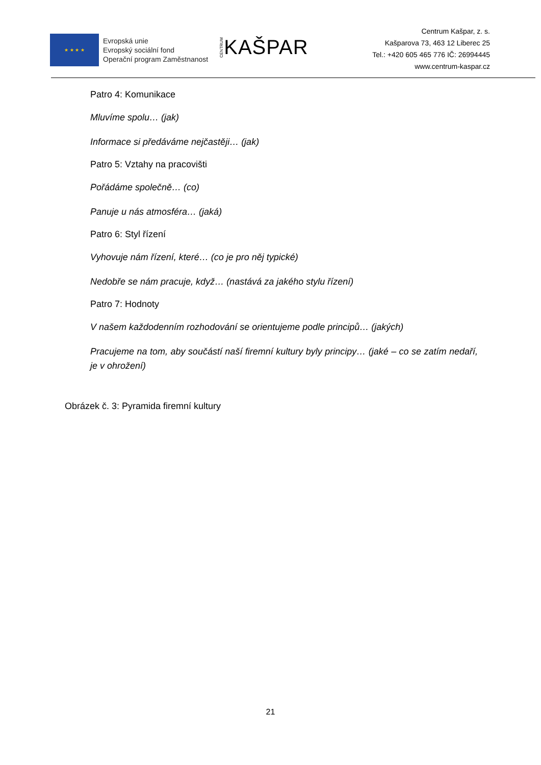★ ★ ★ ★
Evropská unie
Evropský sociální fond
Operační program Zaměstnanost
CENTRUM KAŠPAR
Centrum Kašpar, z. s.
Kašparova 73, 463 12 Liberec 25
Tel.: +420 605 465 776 IČ: 26994445
www.centrum-kaspar.cz
Patro 4: Komunikace
Mluvíme spolu… (jak)
Informace si předáváme nejčastěji… (jak)
Patro 5: Vztahy na pracovišti
Pořádáme společně… (co)
Panuje u nás atmosféra… (jaká)
Patro 6: Styl řízení
Vyhovuje nám řízení, které… (co je pro něj typické)
Nedobře se nám pracuje, když… (nastává za jakého stylu řízení)
Patro 7: Hodnoty
V našem každodenním rozhodování se orientujeme podle principů… (jakých)
Pracujeme na tom, aby součástí naší firemní kultury byly principy… (jaké – co se zatím nedaří, je v ohrožení)
Obrázek č. 3: Pyramida firemní kultury
21